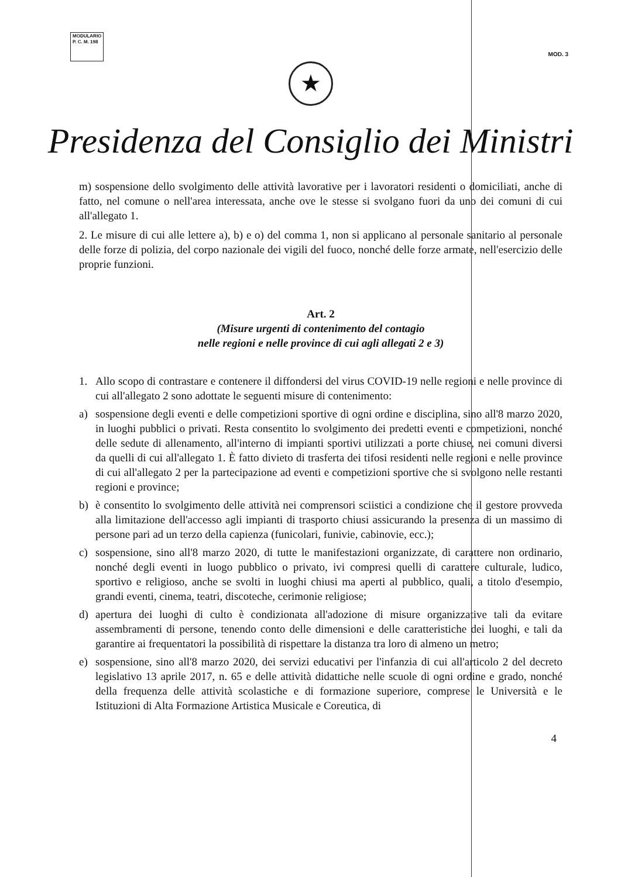MODULARIO
P. C. M. 198
MOD. 3
★
Presidenza del Consiglio dei Ministri
m) sospensione dello svolgimento delle attività lavorative per i lavoratori residenti o domiciliati, anche di fatto, nel comune o nell'area interessata, anche ove le stesse si svolgano fuori da uno dei comuni di cui all'allegato 1.
2. Le misure di cui alle lettere a), b) e o) del comma 1, non si applicano al personale sanitario al personale delle forze di polizia, del corpo nazionale dei vigili del fuoco, nonché delle forze armate, nell'esercizio delle proprie funzioni.
Art. 2
(Misure urgenti di contenimento del contagio
nelle regioni e nelle province di cui agli allegati 2 e 3)
1. Allo scopo di contrastare e contenere il diffondersi del virus COVID-19 nelle regioni e nelle province di cui all'allegato 2 sono adottate le seguenti misure di contenimento:
a) sospensione degli eventi e delle competizioni sportive di ogni ordine e disciplina, sino all'8 marzo 2020, in luoghi pubblici o privati. Resta consentito lo svolgimento dei predetti eventi e competizioni, nonché delle sedute di allenamento, all'interno di impianti sportivi utilizzati a porte chiuse, nei comuni diversi da quelli di cui all'allegato 1. È fatto divieto di trasferta dei tifosi residenti nelle regioni e nelle province di cui all'allegato 2 per la partecipazione ad eventi e competizioni sportive che si svolgono nelle restanti regioni e province;
b) è consentito lo svolgimento delle attività nei comprensori sciistici a condizione che il gestore provveda alla limitazione dell'accesso agli impianti di trasporto chiusi assicurando la presenza di un massimo di persone pari ad un terzo della capienza (funicolari, funivie, cabinovie, ecc.);
c) sospensione, sino all'8 marzo 2020, di tutte le manifestazioni organizzate, di carattere non ordinario, nonché degli eventi in luogo pubblico o privato, ivi compresi quelli di carattere culturale, ludico, sportivo e religioso, anche se svolti in luoghi chiusi ma aperti al pubblico, quali, a titolo d'esempio, grandi eventi, cinema, teatri, discoteche, cerimonie religiose;
d) apertura dei luoghi di culto è condizionata all'adozione di misure organizzative tali da evitare assembramenti di persone, tenendo conto delle dimensioni e delle caratteristiche dei luoghi, e tali da garantire ai frequentatori la possibilità di rispettare la distanza tra loro di almeno un metro;
e) sospensione, sino all'8 marzo 2020, dei servizi educativi per l'infanzia di cui all'articolo 2 del decreto legislativo 13 aprile 2017, n. 65 e delle attività didattiche nelle scuole di ogni ordine e grado, nonché della frequenza delle attività scolastiche e di formazione superiore, comprese le Università e le Istituzioni di Alta Formazione Artistica Musicale e Coreutica, di
4